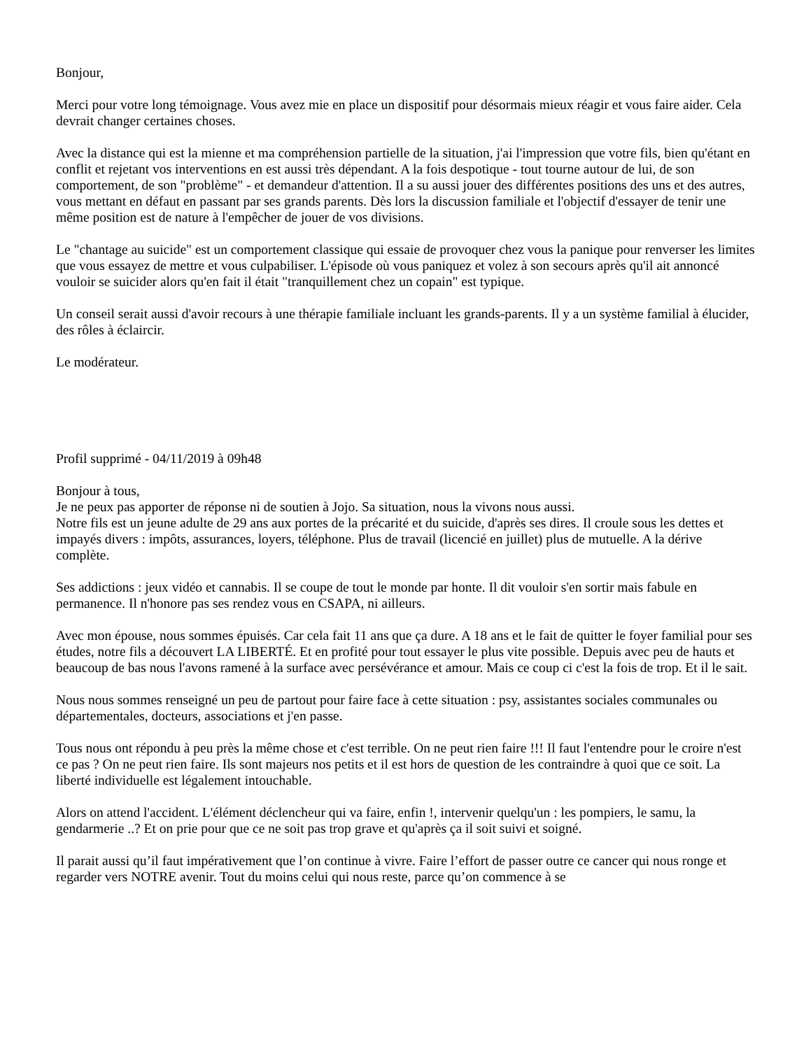Bonjour,
Merci pour votre long témoignage. Vous avez mie en place un dispositif pour désormais mieux réagir et vous faire aider. Cela devrait changer certaines choses.
Avec la distance qui est la mienne et ma compréhension partielle de la situation, j'ai l'impression que votre fils, bien qu'étant en conflit et rejetant vos interventions en est aussi très dépendant. A la fois despotique - tout tourne autour de lui, de son comportement, de son "problème" - et demandeur d'attention. Il a su aussi jouer des différentes positions des uns et des autres, vous mettant en défaut en passant par ses grands parents. Dès lors la discussion familiale et l'objectif d'essayer de tenir une même position est de nature à l'empêcher de jouer de vos divisions.
Le "chantage au suicide" est un comportement classique qui essaie de provoquer chez vous la panique pour renverser les limites que vous essayez de mettre et vous culpabiliser. L'épisode où vous paniquez et volez à son secours après qu'il ait annoncé vouloir se suicider alors qu'en fait il était "tranquillement chez un copain" est typique.
Un conseil serait aussi d'avoir recours à une thérapie familiale incluant les grands-parents. Il y a un système familial à élucider, des rôles à éclaircir.
Le modérateur.
Profil supprimé - 04/11/2019 à 09h48
Bonjour à tous,
Je ne peux pas apporter de réponse ni de soutien à Jojo. Sa situation, nous la vivons nous aussi.
Notre fils est un jeune adulte de 29 ans aux portes de la précarité et du suicide, d'après ses dires. Il croule sous les dettes et impayés divers : impôts, assurances, loyers, téléphone. Plus de travail (licencié en juillet) plus de mutuelle. A la dérive complète.
Ses addictions : jeux vidéo et cannabis. Il se coupe de tout le monde par honte. Il dit vouloir s'en sortir mais fabule en permanence. Il n'honore pas ses rendez vous en CSAPA, ni ailleurs.
Avec mon épouse, nous sommes épuisés. Car cela fait 11 ans que ça dure. A 18 ans et le fait de quitter le foyer familial pour ses études, notre fils a découvert LA LIBERTÉ. Et en profité pour tout essayer le plus vite possible. Depuis avec peu de hauts et beaucoup de bas nous l'avons ramené à la surface avec persévérance et amour. Mais ce coup ci c'est la fois de trop. Et il le sait.
Nous nous sommes renseigné un peu de partout pour faire face à cette situation : psy, assistantes sociales communales ou départementales, docteurs, associations et j'en passe.
Tous nous ont répondu à peu près la même chose et c'est terrible. On ne peut rien faire !!! Il faut l'entendre pour le croire n'est ce pas ? On ne peut rien faire. Ils sont majeurs nos petits et il est hors de question de les contraindre à quoi que ce soit. La liberté individuelle est légalement intouchable.
Alors on attend l'accident. L'élément déclencheur qui va faire, enfin !, intervenir quelqu'un : les pompiers, le samu, la gendarmerie ..? Et on prie pour que ce ne soit pas trop grave et qu'après ça il soit suivi et soigné.
Il parait aussi qu’il faut impérativement que l’on continue à vivre. Faire l’effort de passer outre ce cancer qui nous ronge et regarder vers NOTRE avenir. Tout du moins celui qui nous reste, parce qu’on commence à se